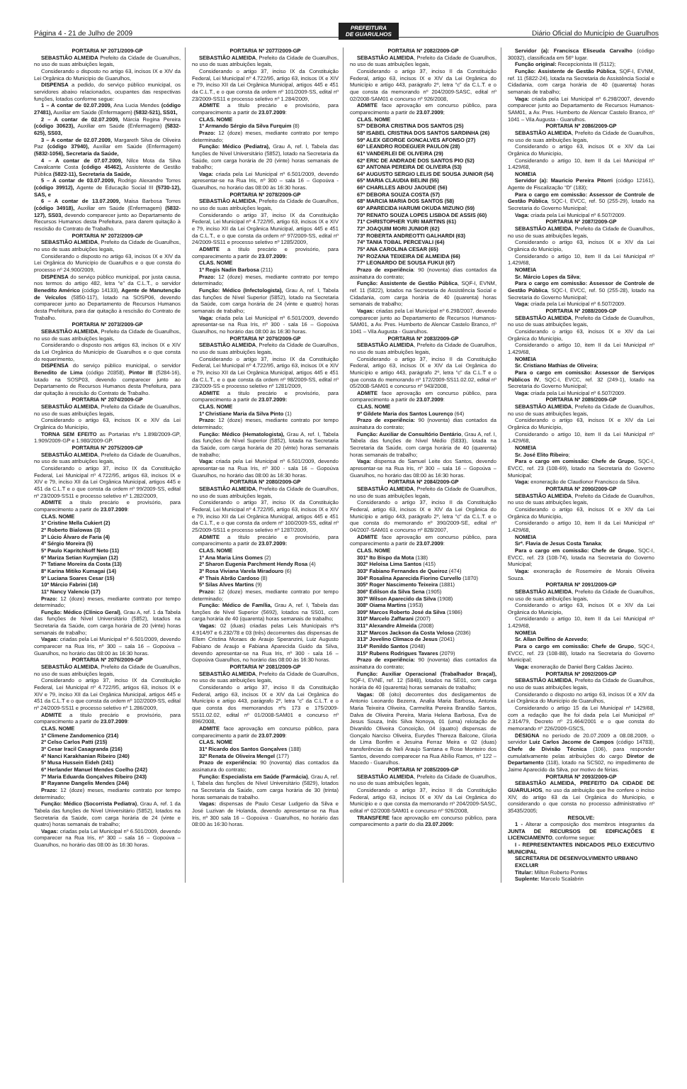Página 4 - 21 de Julho de 2009 PREFEITURA
DE GUARULHOS
Diário Oficial do Município de Guarulhos
PORTARIA Nº 2071/2009-GP
SEBASTIÃO ALMEIDA Prefeito da Cidade de Guarulhos, no uso de suas atribuições legais,
Considerando o disposto no artigo 63, incisos IX e XIV da Lei Orgânica do Município de Guarulhos,
DISPENSA a pedido, do serviço público municipal, os servidores abaixo relacionados, ocupantes das respectivas funções, lotados conforme segue:
1 – A contar de 02.07.2009, Ana Lucia Mendes (código 27481), Auxiliar em Saúde (Enfermagem) (5832-521), SS01,
2 – A contar de 02.07.2009, Márcia Regina Pereira (código 30623), Auxiliar em Saúde (Enfermagem) (5832-625), SS03,
3 – A contar de 02.07.2009, Margareth Silva de Oliveira Paz (código 37940), Auxiliar em Saúde (Enfermagem) (5832-1056), Secretaria da Saúde,
4 – A contar de 07.07.2009, Nilce Mota da Silva Cavalcante Costa (código 45462), Assistente de Gestão Pública (5822-11), Secretaria da Saúde,
5 – A contar de 03.07.2009, Rodrigo Alexandre Torres (código 39912), Agente de Educação Social III (5730-12), SAS, e
6 – A contar de 13.07.2009, Maisa Barbosa Torres (código 34918), Auxiliar em Saúde (Enfermagem) (5832-127), SS03, devendo comparecer junto ao Departamento de Recursos Humanos desta Prefeitura, para darem quitação à rescisão do Contrato de Trabalho.
PORTARIA Nº 2072/2009-GP
SEBASTIÃO ALMEIDA, Prefeito da Cidade de Guarulhos, no uso de suas atribuições legais,
Considerando o disposto no artigo 63, incisos IX e XIV da Lei Orgânica do Município de Guarulhos e o que consta do processo nº 24.900/2009,
DISPENSA do serviço público municipal, por justa causa, nos termos do artigo 482, letra “e” da C.L.T., o servidor Benedito Américo (código 14133), Agente de Manutenção de Veículos (5850-117), lotado na SOSP06, devendo comparecer junto ao Departamento de Recursos Humanos desta Prefeitura, para dar quitação à rescisão do Contrato de Trabalho.
PORTARIA Nº 2073/2009-GP
SEBASTIÃO ALMEIDA, Prefeito da Cidade de Guarulhos, no uso de suas atribuições legais,
Considerando o disposto nos artigos 63, incisos IX e XIV da Lei Orgânica do Município de Guarulhos e o que consta do requerimento,
DISPENSA do serviço público municipal, o servidor Benedito de Lima (código 20358), Pintor III (5284-16), lotado na SOSP03, devendo comparecer junto ao Departamento de Recursos Humanos desta Prefeitura, para dar quitação à rescisão do Contrato de Trabalho.
PORTARIA Nº 2074/2009-GP
SEBASTIÃO ALMEIDA, Prefeito da Cidade de Guarulhos, no uso de suas atribuições legais,
Considerando o artigo 63, incisos IX e XIV da Lei Orgânica do Município,
TORNA SEM EFEITO as Portarias nºs 1.898/2009-GP, 1.909/2009-GP e 1.980/2009-GP.
PORTARIA Nº 2075/2009-GP
SEBASTIÃO ALMEIDA, Prefeito da Cidade de Guarulhos, no uso de suas atribuições legais,
Considerando o artigo 37, inciso IX da Constituição Federal, Lei Municipal nº 4.722/95, artigos 63, incisos IX e XIV e 79, inciso XII da Lei Orgânica Municipal, artigos 445 e 451 da C.L.T e o que consta da ordem nº 99/2009-SS, edital nº 23/2009-SS11 e processo seletivo nº 1.282/2009,
ADMITE a título precário e provisório, para comparecimento a partir de 23.07.2009:
CLAS. NOME
1º Cristine Mella Cukiert (2)
2º Roberto Bialowas (3)
3º Lúcio Álvaro de Faria (4)
4º Sérgio Moreira (5)
5º Paulo Kapritchkoff Neto (11)
6º Mariza Setian Kuymjian (12)
7º Tatiane Moreira da Costa (13)
8º Karina Mitiko Kumagai (14)
9º Luciana Soares Cesar (15)
10º Márcio Fabrini (16)
11º Nancy Valencio (17)
Prazo: 12 (doze) meses, mediante contrato por tempo determinado;
Função: Médico (Clínico Geral), Grau A, ref. 1 da Tabela das funções de Nível Universitário (5852), lotados na Secretaria da Saúde, com carga horária de 20 (vinte) horas semanais de trabalho;
Vagas: criadas pela Lei Municipal nº 6.501/2009, devendo comparecer na Rua Iris, nº 300 – sala 16 – Gopoúva – Guarulhos, no horário das 08:00 às 16:30 horas.
PORTARIA Nº 2076/2009-GP
SEBASTIÃO ALMEIDA, Prefeito da Cidade de Guarulhos, no uso de suas atribuições legais,
Considerando o artigo 37, inciso IX da Constituição Federal, Lei Municipal nº 4.722/95, artigos 63, incisos IX e XIV e 79, inciso XII da Lei Orgânica Municipal, artigos 445 e 451 da C.L.T e o que consta da ordem nº 102/2009-SS, edital nº 24/2009-SS11 e processo seletivo nº 1.286/2009,
ADMITE a título precário e provisório, para comparecimento a partir de 23.07.2009:
CLAS. NOME
1º Climene Zandomenico (214)
2º Celso Carlos Patti (215)
3º Cesar Iracil Casagranda (216)
4º Nanci Karakhanian Ribeiro (240)
5º Musa Hussein Eideh (241)
6º Herlander Manuel Mendes Coelho (242)
7º Maria Eduarda Gonçalves Ribeiro (243)
8º Rayanne Dangelis Mendes (244)
Prazo: 12 (doze) meses, mediante contrato por tempo determinado;
Função: Médico (Socorrista Pediatra), Grau A, ref. 1 da Tabela das funções de Nível Universitário (5852), lotados na Secretaria da Saúde, com carga horária de 24 (vinte e quatro) horas semanais de trabalho;
Vagas: criadas pela Lei Municipal nº 6.501/2009, devendo comparecer na Rua Iris, nº 300 – sala 16 – Gopoúva – Guarulhos, no horário das 08:00 às 16:30 horas.
PORTARIA Nº 2077/2009-GP
SEBASTIÃO ALMEIDA, Prefeito da Cidade de Guarulhos, no uso de suas atribuições legais,
Considerando o artigo 37, inciso IX da Constituição Federal, Lei Municipal nº 4.722/95, artigo 63, incisos IX e XIV e 79, inciso XII da Lei Orgânica Municipal, artigos 445 e 451 da C.L.T., e o que consta da ordem nº 101/2009-SS, edital nº 23/2009-SS11 e processo seletivo nº 1.284/2009,
ADMITE a título precário e provisório, para comparecimento a partir de 23.07.2009:
CLAS. NOME
1º Armando Sérgio da Silva Furquim (8)
Prazo: 12 (doze) meses, mediante contrato por tempo determinado;
Função: Médico (Pediatra), Grau A, ref. I, Tabela das funções de Nível Universitário (5852), lotado na Secretaria da Saúde, com carga horária de 20 (vinte) horas semanais de trabalho;
Vaga: criada pela Lei Municipal nº 6.501/2009, devendo apresentar-se na Rua Iris, nº 300 – sala 16 – Gopoúva - Guarulhos, no horário das 08:00 às 16:30 horas.
PORTARIA Nº 2078/2009-GP
SEBASTIÃO ALMEIDA, Prefeito da Cidade de Guarulhos, no uso de suas atribuições legais,
Considerando o artigo 37, inciso IX da Constituição Federal, Lei Municipal nº 4.722/95, artigo 63, incisos IX e XIV e 79, inciso XII da Lei Orgânica Municipal, artigos 445 e 451 da C.L.T., e o que consta da ordem nº 97/2009-SS, edital nº 24/2009-SS11 e processo seletivo nº 1285/2009,
ADMITE a título precário e provisório, para comparecimento a partir de 23.07.2009:
CLAS. NOME
1º Regis Nadin Barbosa (211)
Prazo: 12 (doze) meses, mediante contrato por tempo determinado;
Função: Médico (Infectologista), Grau A, ref. I, Tabela das funções de Nível Superior (5852), lotado na Secretaria da Saúde, com carga horária de 24 (vinte e quatro) horas semanais de trabalho;
Vaga: criada pela Lei Municipal nº 6.501/2009, devendo apresentar-se na Rua Iris, nº 300 - sala 16 – Gopoúva Guarulhos, no horário das 08:00 às 16:30 horas.
PORTARIA Nº 2079/2009-GP
SEBASTIÃO ALMEIDA, Prefeito da Cidade de Guarulhos, no uso de suas atribuições legais,
Considerando o artigo 37, inciso IX da Constituição Federal, Lei Municipal nº 4.722/95, artigo 63, incisos IX e XIV e 79, inciso XII da Lei Orgânica Municipal, artigos 445 e 451 da C.L.T., e o que consta da ordem nº 98/2009-SS, edital nº 23/2009-SS e processo seletivo nº 1281/2009,
ADMITE a título precário e provisório, para comparecimento a partir de 23.07.2009:
CLAS. NOME
1º Christiane Maria da Silva Pinto (1)
Prazo: 12 (doze) meses, mediante contrato por tempo determinado;
Função: Médico (Hematologista), Grau A, ref. I, Tabela das funções de Nível Superior (5852), lotada na Secretaria da Saúde, com carga horária de 20 (vinte) horas semanais de trabalho;
Vaga: criada pela Lei Municipal nº 6.501/2009, devendo apresentar-se na Rua Iris, nº 300 - sala 16 – Gopoúva Guarulhos, no horário das 08:00 às 16:30 horas.
PORTARIA Nº 2080/2009-GP
SEBASTIÃO ALMEIDA, Prefeito da Cidade de Guarulhos, no uso de suas atribuições legais,
Considerando o artigo 37, inciso IX da Constituição Federal, Lei Municipal nº 4.722/95, artigo 63, incisos IX e XIV e 79, inciso XII da Lei Orgânica Municipal, artigos 445 e 451 da C.L.T., e o que consta da ordem nº 100/2009-SS, edital nº 25/2009-SS11 e processo seletivo nº 1287/2009,
ADMITE a título precário e provisório, para comparecimento a partir de 23.07.2009:
CLAS. NOME
1º Ana Maria Lins Gomes (2)
2º Sharon Eugenia Parchment Hendy Rosa (4)
3º Rosa Viviana Varela Miradouro (6)
4º Thais Abrão Cardoso (8)
5º Silas Alves Martins (9)
Prazo: 12 (doze) meses, mediante contrato por tempo determinado;
Função: Médico de Família, Grau A, ref. I, Tabela das funções de Nível Superior (5692), lotados na SS01, com carga horária de 40 (quarenta) horas semanais de trabalho;
Vagas: 02 (duas) criadas pelas Leis Municipais nºs 4.914/97 e 6.232/78 e 03 (três) decorrentes das dispensas de Ellem Cristina Moraes de Araujo Speranzini, Luiz Augusto Fabiano de Araujo e Fabiana Aparecida Guido da Silva, devendo apresentar-se na Rua Iris, nº 300 - sala 16 – Gopoúva Guarulhos, no horário das 08:00 às 16:30 horas.
PORTARIA Nº 2081/2009-GP
SEBASTIÃO ALMEIDA, Prefeito da Cidade de Guarulhos, no uso de suas atribuições legais,
Considerando o artigo 37, inciso II da Constituição Federal, artigo 63, incisos IX e XIV da Lei Orgânica do Município e artigo 443, parágrafo 2º, letra “c” da C.L.T. e o que consta dos memorandos nºs 173 e 175/2009-SS11.02.02, edital nº 01/2008-SAM01 e concurso nº 896/2008,
ADMITE face aprovação em concurso público, para comparecimento a partir de 23.07.2009:
CLAS. NOME
31º Ricardo dos Santos Gonçalves (188)
32º Renata de Oliveira Mengel (177)
Prazo de experiência: 90 (noventa) dias contados da assinatura do contrato;
Função: Especialista em Saúde (Farmácia), Grau A, ref. I, Tabela das funções de Nível Universitário (5829), lotados na Secretaria da Saúde, com carga horária de 30 (trinta) horas semanais de trabalho.
Vagas: dispensas de Paulo Cesar Ludgerio da Silva e José Luzivan de Holanda, devendo apresentar-se na Rua Iris, nº 300 sala 16 – Gopoúva - Guarulhos, no horário das 08:00 às 16:30 horas.
PORTARIA Nº 2082/2009-GP
SEBASTIÃO ALMEIDA, Prefeito da Cidade de Guarulhos, no uso de suas atribuições legais,
Considerando o artigo 37, inciso II da Constituição Federal, artigo 63, incisos IX e XIV da Lei Orgânica do Município e artigo 443, parágrafo 2º, letra “c” da C.L.T. e o que consta da memorando nº 204/2009-SASC, edital nº 02/2008-SAM01 e concurso nº 926/2008,
ADMITE face aprovação em concurso público, para comparecimento a partir de 23.07.2009;
CLAS. NOME
57º DEBORA CRISTINA DOS SANTOS (25)
58º ISABEL CRISTINA DOS SANTOS SARDINHA (26)
59º ALEX GEORGE GONCALVES AFONSO (27)
60º LEANDRO RODEGUER PAULON (28)
61º VANDERLEI DE OLIVEIRA (29)
62º ERIC DE ANDRADE DOS SANTOS PIO (52)
63º ANTONIA PEREIRA DE OLIVEIRA (53)
64º AUGUSTO SERGIO LELIS DE SOUSA JUNIOR (54)
65º MARIA CLAUDIA BELINI (55)
66º CHARLLES ABOU JAOUDE (56)
67º DEBORA SOUZA COSTA (57)
68º MARCIA MARIA DOS SANTOS (58)
69º APARECIDA HARUMI OKUDA MIZUNO (59)
70º RENATO SOUZA LOPES LISBOA DE ASSIS (60)
71º CHRISTOPHER YURI MARTINS (61)
72º JOAQUIM MORI JUNIOR (62)
73º ROBERTA ANDREOTTI GALHARDI (63)
74º TANIA TOBAL PERCEVALI (64)
75º ANA CAROLINA CESAR (65)
76º ROZANA TEIXEIRA DE ALMEIDA (66)
77º LEONARDO DE SOUSA FUKUI (67)
Prazo de experiência: 90 (noventa) dias contados da assinatura do contrato;
Função: Assistente de Gestão Pública, SQF-I, EVNM, ref. 11 (5822), lotados na Secretaria de Assistência Social e Cidadania, com carga horária de 40 (quarenta) horas semanais de trabalho;
Vagas: criadas pela Lei Municipal nº 6.298/2007, devendo comparecer junto ao Departamento de Recursos Humanos-SAM01, a Av. Pres. Humberto de Alencar Castelo Branco, nº 1041 – Vila Augusta - Guarulhos.
PORTARIA Nº 2083/2009-GP
SEBASTIÃO ALMEIDA, Prefeito da Cidade de Guarulhos, no uso de suas atribuições legais,
Considerando o artigo 37, inciso II da Constituição Federal, artigo 63, incisos IX e XIV da Lei Orgânica do Município e artigo 443, parágrafo 2º, letra “c” da C.L.T e o que consta do memorando nº 172/2009-SS11.02.02, edital nº 05/2008-SAM01 e concurso nº 943/2008,
ADMITE face aprovação em concurso público, para comparecimento a partir de 23.07.2009:
CLAS. NOME
9º Gildete Maria dos Santos Lourenço (64)
Prazo de experiência: 90 (noventa) dias contados da assinatura do contrato;
Função: Auxiliar de Consultório Dentário, Grau A, ref. I, Tabela das funções de Nível Médio (5833), lotada na Secretaria da Saúde, com carga horária de 40 (quarenta) horas semanais de trabalho;
Vaga: dispensa de Samuel Leite dos Santos, devendo apresentar-se na Rua Iris, nº 300 – sala 16 – Gopoúva – Guarulhos, no horário das 08:00 às 16:30 horas.
PORTARIA Nº 2084/2009-GP
SEBASTIÃO ALMEIDA, Prefeito da Cidade de Guarulhos, no uso de suas atribuições legais,
Considerando o artigo 37, inciso II da Constituição Federal, artigo 63, incisos IX e XIV da Lei Orgânica do Município e artigo 443, parágrafo 2º, letra “c” da C.L.T. e o que consta do memorando nº 390/2009-SE, edital nº 04/2007-SAM01 e concurso nº 828/2007,
ADMITE face aprovação em concurso público, para comparecimento a partir de 23.07.2009:
CLAS. NOME
301º Ito Bispo da Mota (138)
302º Heloisa Lima Santos (415)
303º Fabiano Fernandes de Queiroz (474)
304º Rosalina Aparecida Fiorino Curvello (1870)
305º Roger Nascimento Teixeira (1881)
306º Edilson da Silva Sena (1905)
307º Wilson Aparecido da Silva (1908)
308º Oiama Martins (1953)
309º Marcos Roberto José da Silva (1986)
310º Marcelo Zaffarani (2007)
311º Alexandre Almeida (2008)
312º Marcos Jackson da Costa Veloso (2036)
313º Jovelino Climaco de Jesus (2041)
314º Renildo Santos (2048)
315º Rubens Rodrigues Tavares (2079)
Prazo de experiência: 90 (noventa) dias contados da assinatura do contrato;
Função: Auxiliar Operacional (Trabalhador Braçal), SQF-I, EVNE, ref. 12 (5848), lotados na SE01, com carga horária de 40 (quarenta) horas semanais de trabalho;
Vagas: 08 (oito) decorrentes dos desligamentos de Antonio Leonardo Bezerra, Analia Maria Barbosa, Antonia Maria Teixeira Oliveira, Carmelita Pereira Brandão Santos, Dalva de Oliveira Pereira, Maria Helena Barbosa, Eva de Jesus Souza, Inês Silva Nonoya, 01 (uma) relotação de Divanildo Oliveira Conceição, 04 (quatro) dispensas de Gonçalo Narciso Oliveira, Eurydes Thereza Balcone, Gloria de Lima Bonfim e Jesuina Ferraz Meira e 02 (duas) transferências de Neli Araujo Santana e Rose Monteiro dos Santos, devendo comparecer na Rua Abílio Ramos, nº 122 – Macedo - Guarulhos.
PORTARIA Nº 2085/2009-GP
SEBASTIÃO ALMEIDA, Prefeito da Cidade de Guarulhos, no uso de suas atribuições legais,
Considerando o artigo 37, inciso II da Constituição Federal, artigo 63, incisos IX e XIV da Lei Orgânica do Município e o que consta da memorando nº 204/2009-SASC, edital nº 02/2008-SAM01 e concurso nº 926/2008,
TRANSFERE face aprovação em concurso público, para comparecimento a partir do dia 23.07.2009:
Servidor (a): Francisca Eliseuda Carvalho (código 30032), classificada em 56º lugar.
Função original: Recepcionista III (5112);
Função: Assistente de Gestão Pública, SQF-I, EVNM, ref. 11 (5822-24), lotada na Secretaria de Assistência Social e Cidadania, com carga horária de 40 (quarenta) horas semanais de trabalho;
Vaga: criada pela Lei Municipal nº 6.298/2007, devendo comparecer junto ao Departamento de Recursos Humanos-SAM01, a Av. Pres. Humberto de Alencar Castelo Branco, nº 1041 – Vila Augusta - Guarulhos.
PORTARIA Nº 2086/2009-GP
SEBASTIÃO ALMEIDA, Prefeito da Cidade de Guarulhos, no uso de suas atribuições legais,
Considerando o artigo 63, incisos IX e XIV da Lei Orgânica do Município,
Considerando o artigo 10, item II da Lei Municipal nº 1.429/68,
NOMEIA
Servidor (a): Mauricio Pereira Pitorri (código 12161), Agente de Fiscalização “D” (183);
Para o cargo em comissão: Assessor de Controle de Gestão Pública, SQC-I, EVCC, ref. 50 (255-29), lotado na Secretaria do Governo Municipal;
Vaga: criada pela Lei Municipal nº 6.507/2009.
PORTARIA Nº 2087/2009-GP
SEBASTIÃO ALMEIDA, Prefeito da Cidade de Guarulhos, no uso de suas atribuições legais,
Considerando o artigo 63, incisos IX e XIV da Lei Orgânica do Município,
Considerando o artigo 10, item II da Lei Municipal nº 1.429/68,
NOMEIA
Sr. Márcio Lopes da Silva;
Para o cargo em comissão: Assessor de Controle de Gestão Pública, SQC-I, EVCC, ref. 50 (255-28), lotado na Secretaria do Governo Municipal;
Vaga: criada pela Lei Municipal nº 6.507/2009.
PORTARIA Nº 2088/2009-GP
SEBASTIÃO ALMEIDA, Prefeito da Cidade de Guarulhos, no uso de suas atribuições legais,
Considerando o artigo 63, incisos IX e XIV da Lei Orgânica do Município,
Considerando o artigo 10, item II da Lei Municipal nº 1.429/68,
NOMEIA
Sr. Cristiano Mathias de Oliveira;
Para o cargo em comissão: Assessor de Serviços Públicos IV, SQC-I, EVCC, ref. 32 (249-1), lotado na Secretaria do Governo Municipal;
Vaga: criada pela Lei Municipal nº 6.507/2009.
PORTARIA Nº 2089/2009-GP
SEBASTIÃO ALMEIDA, Prefeito da Cidade de Guarulhos, no uso de suas atribuições legais,
Considerando o artigo 63, incisos IX e XIV da Lei Orgânica do Município,
Considerando o artigo 10, item II da Lei Municipal nº 1.429/68,
NOMEIA
Sr. José Elito Ribeiro;
Para o cargo em comissão: Chefe de Grupo, SQC-I, EVCC, ref. 23 (108-69), lotado na Secretaria do Governo Municipal;
Vaga: exoneração de Claudionor Francisco da Silva.
PORTARIA Nº 2090/2009-GP
SEBASTIÃO ALMEIDA, Prefeito da Cidade de Guarulhos, no uso de suas atribuições legais,
Considerando o artigo 63, incisos IX e XIV da Lei Orgânica do Município,
Considerando o artigo 10, item II da Lei Municipal nº 1.429/68,
NOMEIA
Srª. Flavia de Jesus Costa Tanaka;
Para o cargo em comissão: Chefe de Grupo, SQC-I, EVCC, ref. 23 (108-74), lotada na Secretaria do Governo Municipal;
Vaga: exoneração de Rosemeire de Morais Oliveira Souza.
PORTARIA Nº 2091/2009-GP
SEBASTIÃO ALMEIDA, Prefeito da Cidade de Guarulhos, no uso de suas atribuições legais,
Considerando o artigo 63, incisos IX e XIV da Lei Orgânica do Município,
Considerando o artigo 10, item II da Lei Municipal nº 1.429/68,
NOMEIA
Sr. Allan Delfino de Azevedo;
Para o cargo em comissão: Chefe de Grupo, SQC-I, EVCC, ref. 23 (108-88), lotado na Secretaria do Governo Municipal;
Vaga: exoneração de Daniel Berg Caldas Jacinto.
PORTARIA Nº 2092/2009-GP
SEBASTIÃO ALMEIDA, Prefeito da Cidade de Guarulhos, no uso de suas atribuições legais,
Considerando o disposto no artigo 63, incisos IX e XIV da Lei Orgânica do Município de Guarulhos,
Considerando o artigo 15 da Lei Municipal nº 1429/68, com a redação que lhe foi dada pela Lei Municipal nº 2.314/79, Decreto nº 21.464/2001 e o que consta do memorando nº 226/2009-GSCS,
DESIGNA no período de 20.07.2009 a 08.08.2009, o servidor Luiz Carlos Jacome de Campos (código 14783), Chefe de Divisão Técnica (106), para responder cumulativamente pelas atribuições do cargo Diretor de Departamento (118), lotado na SCS02, no impedimento de Jaime Aparecido da Silva, por motivo de férias.
PORTARIA Nº 2093/2009-GP
SEBASTIÃO ALMEIDA, PREFEITO DA CIDADE DE GUARULHOS, no uso da atribuição que lhe confere o inciso XIV, do artigo 63 da Lei Orgânica do Município, e considerando o que consta no processo administrativo nº 35435/2005;
RESOLVE:
1 - Alterar a composição dos membros integrantes da JUNTA DE RECURSOS DE EDIFICAÇÕES E LICENCIAMENTO, conforme segue:
I - REPRESENTANTES INDICADOS PELO EXECUTIVO MUNICIPAL
SECRETARIA DE DESENVOLVIMENTO URBANO
EXCLUIR
Titular: Milton Roberto Pontes
Suplente: Marcelo Scalabrin